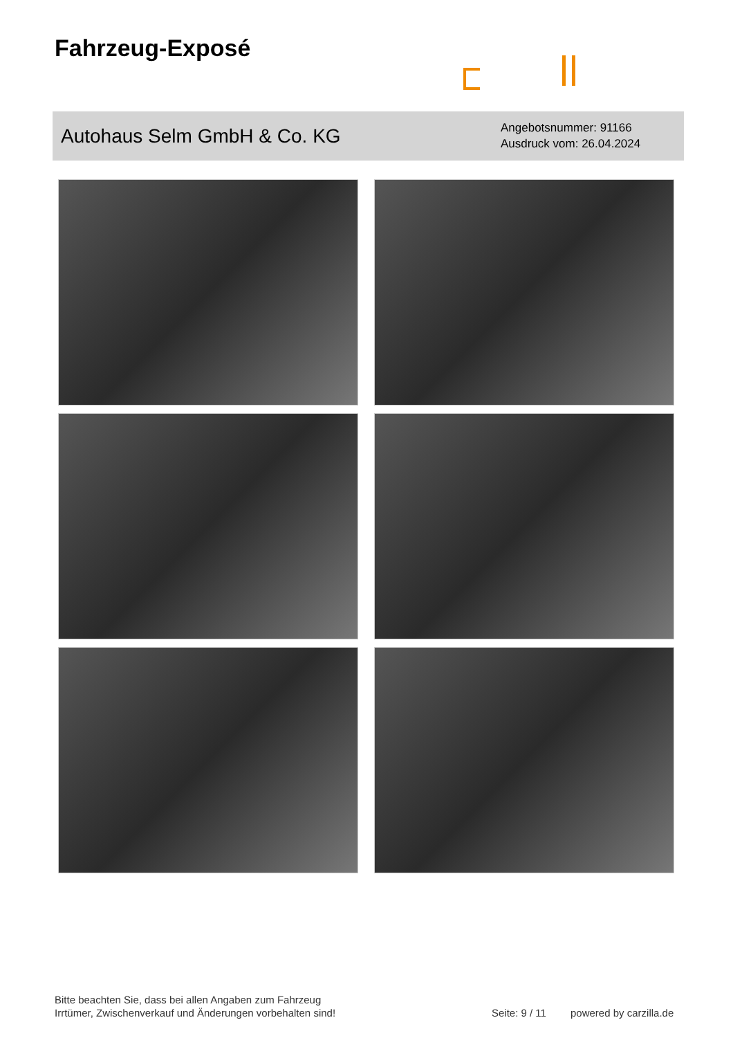Fahrzeug-Exposé
Autohaus Selm GmbH & Co. KG
Angebotsnummer: 91166
Ausdruck vom: 26.04.2024
Bitte beachten Sie, dass bei allen Angaben zum Fahrzeug
Irrtümer, Zwischenverkauf und Änderungen vorbehalten sind!
Seite: 9 / 11 powered by carzilla.de